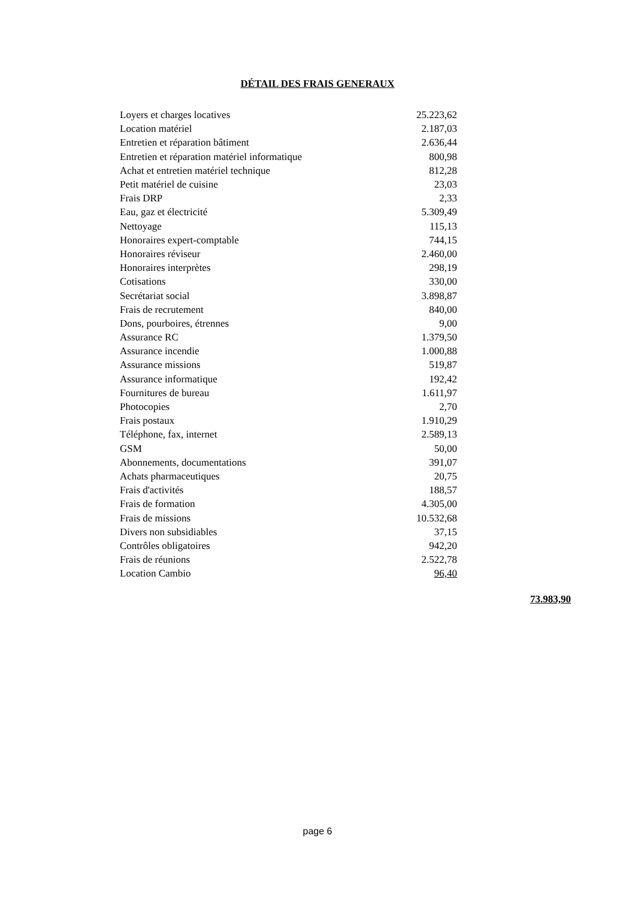DÉTAIL DES FRAIS GENERAUX
| Loyers et charges locatives | 25.223,62 |
| Location matériel | 2.187,03 |
| Entretien et réparation bâtiment | 2.636,44 |
| Entretien et réparation matériel informatique | 800,98 |
| Achat et entretien matériel technique | 812,28 |
| Petit matériel de cuisine | 23,03 |
| Frais DRP | 2,33 |
| Eau, gaz et électricité | 5.309,49 |
| Nettoyage | 115,13 |
| Honoraires expert-comptable | 744,15 |
| Honoraires réviseur | 2.460,00 |
| Honoraires interprètes | 298,19 |
| Cotisations | 330,00 |
| Secrétariat social | 3.898,87 |
| Frais de recrutement | 840,00 |
| Dons, pourboires, étrennes | 9,00 |
| Assurance RC | 1.379,50 |
| Assurance incendie | 1.000,88 |
| Assurance missions | 519,87 |
| Assurance informatique | 192,42 |
| Fournitures de bureau | 1.611,97 |
| Photocopies | 2,70 |
| Frais postaux | 1.910,29 |
| Téléphone, fax, internet | 2.589,13 |
| GSM | 50,00 |
| Abonnements, documentations | 391,07 |
| Achats pharmaceutiques | 20,75 |
| Frais d'activités | 188,57 |
| Frais de formation | 4.305,00 |
| Frais de missions | 10.532,68 |
| Divers non subsidiables | 37,15 |
| Contrôles obligatoires | 942,20 |
| Frais de réunions | 2.522,78 |
| Location Cambio | 96,40 |
73.983,90
page 6